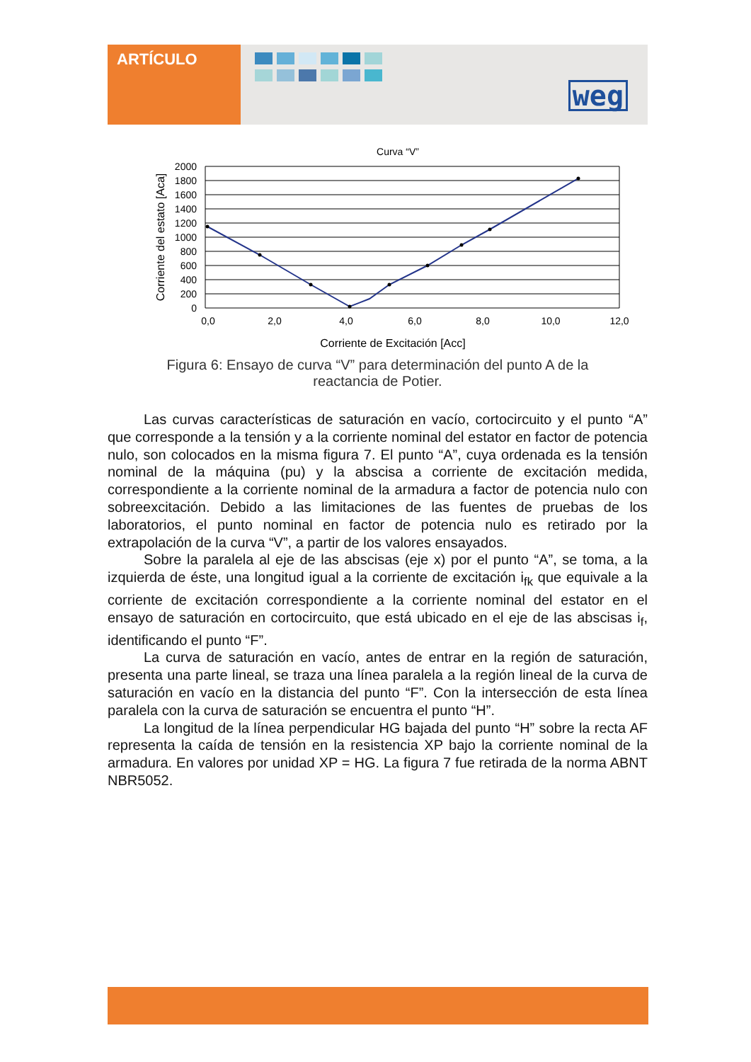ARTÍCULO
weg
Curva “V”
2000
1800
1600
1400
1200
1000
800
600
400
200
0
0,0
2,0
4,0
6,0
8,0
10,0
12,0
Corriente de Excitación [Acc]
Corriente del estato [Aca]
Figura 6: Ensayo de curva “V” para determinación del punto A de la
reactancia de Potier.
Las curvas características de saturación en vacío, cortocircuito y el punto “A” que corresponde a la tensión y a la corriente nominal del estator en factor de potencia nulo, son colocados en la misma figura 7. El punto “A”, cuya ordenada es la tensión nominal de la máquina (pu) y la abscisa a corriente de excitación medida, correspondiente a la corriente nominal de la armadura a factor de potencia nulo con sobreexcitación. Debido a las limitaciones de las fuentes de pruebas de los laboratorios, el punto nominal en factor de potencia nulo es retirado por la extrapolación de la curva “V”, a partir de los valores ensayados.
Sobre la paralela al eje de las abscisas (eje x) por el punto “A”, se toma, a la izquierda de éste, una longitud igual a la corriente de excitación i<sub>fk</sub> que equivale a la corriente de excitación correspondiente a la corriente nominal del estator en el ensayo de saturación en cortocircuito, que está ubicado en el eje de las abscisas i<sub>f</sub>, identificando el punto “F”.
La curva de saturación en vacío, antes de entrar en la región de saturación, presenta una parte lineal, se traza una línea paralela a la región lineal de la curva de saturación en vacío en la distancia del punto “F”. Con la intersección de esta línea paralela con la curva de saturación se encuentra el punto “H”.
La longitud de la línea perpendicular HG bajada del punto “H” sobre la recta AF representa la caída de tensión en la resistencia XP bajo la corriente nominal de la armadura. En valores por unidad XP = HG. La figura 7 fue retirada de la norma ABNT NBR5052.